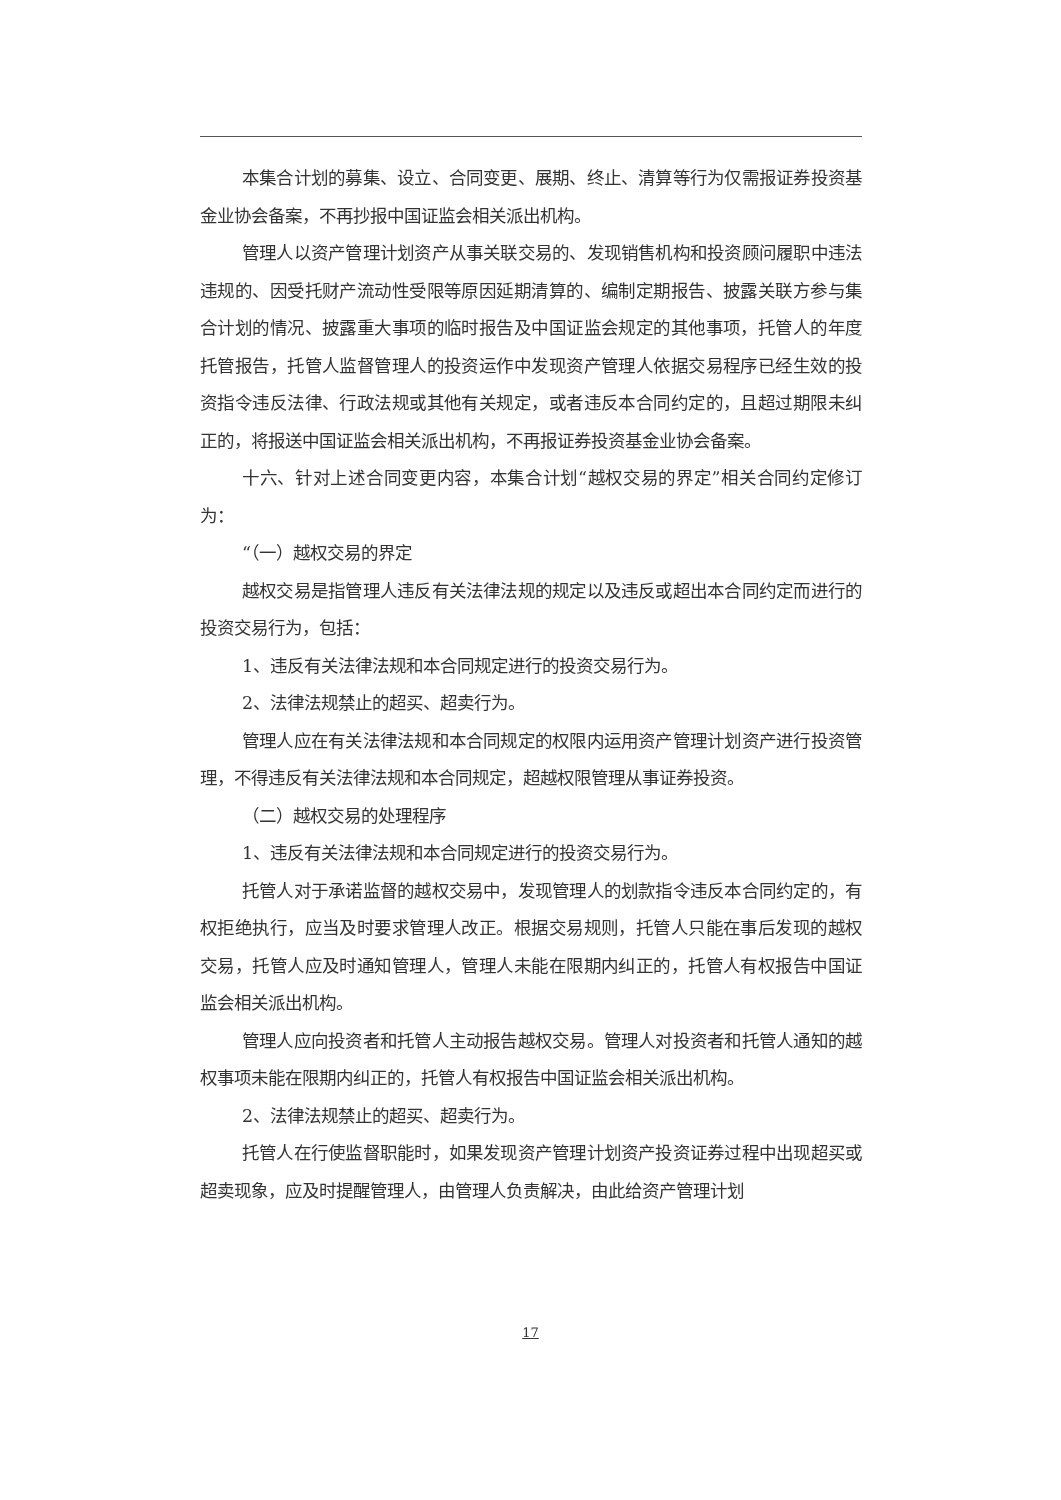本集合计划的募集、设立、合同变更、展期、终止、清算等行为仅需报证券投资基金业协会备案，不再抄报中国证监会相关派出机构。
管理人以资产管理计划资产从事关联交易的、发现销售机构和投资顾问履职中违法违规的、因受托财产流动性受限等原因延期清算的、编制定期报告、披露关联方参与集合计划的情况、披露重大事项的临时报告及中国证监会规定的其他事项，托管人的年度托管报告，托管人监督管理人的投资运作中发现资产管理人依据交易程序已经生效的投资指令违反法律、行政法规或其他有关规定，或者违反本合同约定的，且超过期限未纠正的，将报送中国证监会相关派出机构，不再报证券投资基金业协会备案。
十六、针对上述合同变更内容，本集合计划“越权交易的界定”相关合同约定修订为：
“（一）越权交易的界定
越权交易是指管理人违反有关法律法规的规定以及违反或超出本合同约定而进行的投资交易行为，包括：
1、违反有关法律法规和本合同规定进行的投资交易行为。
2、法律法规禁止的超买、超卖行为。
管理人应在有关法律法规和本合同规定的权限内运用资产管理计划资产进行投资管理，不得违反有关法律法规和本合同规定，超越权限管理从事证券投资。
（二）越权交易的处理程序
1、违反有关法律法规和本合同规定进行的投资交易行为。
托管人对于承诺监督的越权交易中，发现管理人的划款指令违反本合同约定的，有权拒绝执行，应当及时要求管理人改正。根据交易规则，托管人只能在事后发现的越权交易，托管人应及时通知管理人，管理人未能在限期内纠正的，托管人有权报告中国证监会相关派出机构。
管理人应向投资者和托管人主动报告越权交易。管理人对投资者和托管人通知的越权事项未能在限期内纠正的，托管人有权报告中国证监会相关派出机构。
2、法律法规禁止的超买、超卖行为。
托管人在行使监督职能时，如果发现资产管理计划资产投资证券过程中出现超买或超卖现象，应及时提醒管理人，由管理人负责解决，由此给资产管理计划
17